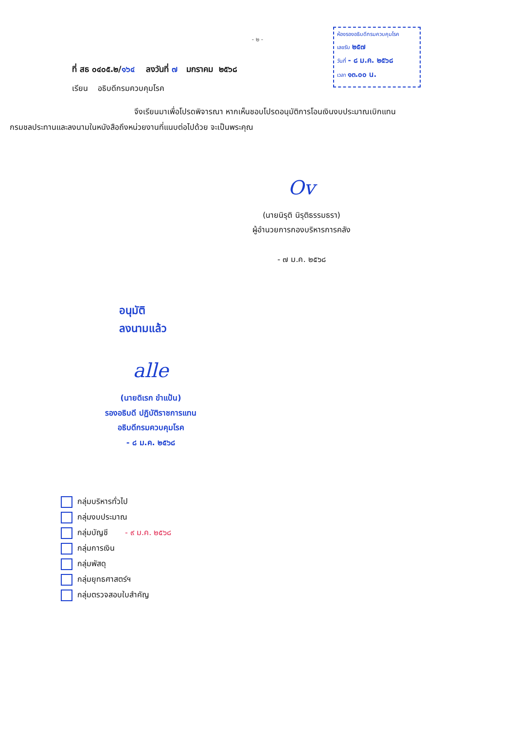ห้องรองอธิบดีกรมควบคุมโรค
เลขรับ ๒๕๗
วันที่ - ๘ ม.ค. ๒๕๖๘
เวลา ๑๓.๐๐ น.
- ๒ -
ที่ สธ ๐๔๐๕.๒/๑๖๔ ลงวันที่ ๗ มกราคม ๒๕๖๘
เรียน อธิบดีกรมควบคุมโรค
จึงเรียนมาเพื่อโปรดพิจารณา หากเห็นชอบโปรดอนุมัติการโอนเงินงบประมาณเบิกแทน
กรมชลประทานและลงนามในหนังสือถึงหน่วยงานที่แนบต่อไปด้วย จะเป็นพระคุณ
Ov
(นายนิรุติ นิรุติธรรมธรา)
ผู้อำนวยการกองบริหารการคลัง
- ๗ ม.ค. ๒๕๖๘
อนุมัติ
ลงนามแล้ว
alle
(นายดิเรก ขำแป้น)
รองอธิบดี ปฏิบัติราชการแทน
อธิบดีกรมควบคุมโรค
- ๘ ม.ค. ๒๕๖๘
กลุ่มบริหารทั่วไป
กลุ่มงบประมาณ
กลุ่มบัญชี - ๙ ม.ค. ๒๕๖๘
กลุ่มการเงิน
กลุ่มพัสดุ
กลุ่มยุทธศาสตร์ฯ
กลุ่มตรวจสอบใบสำคัญ